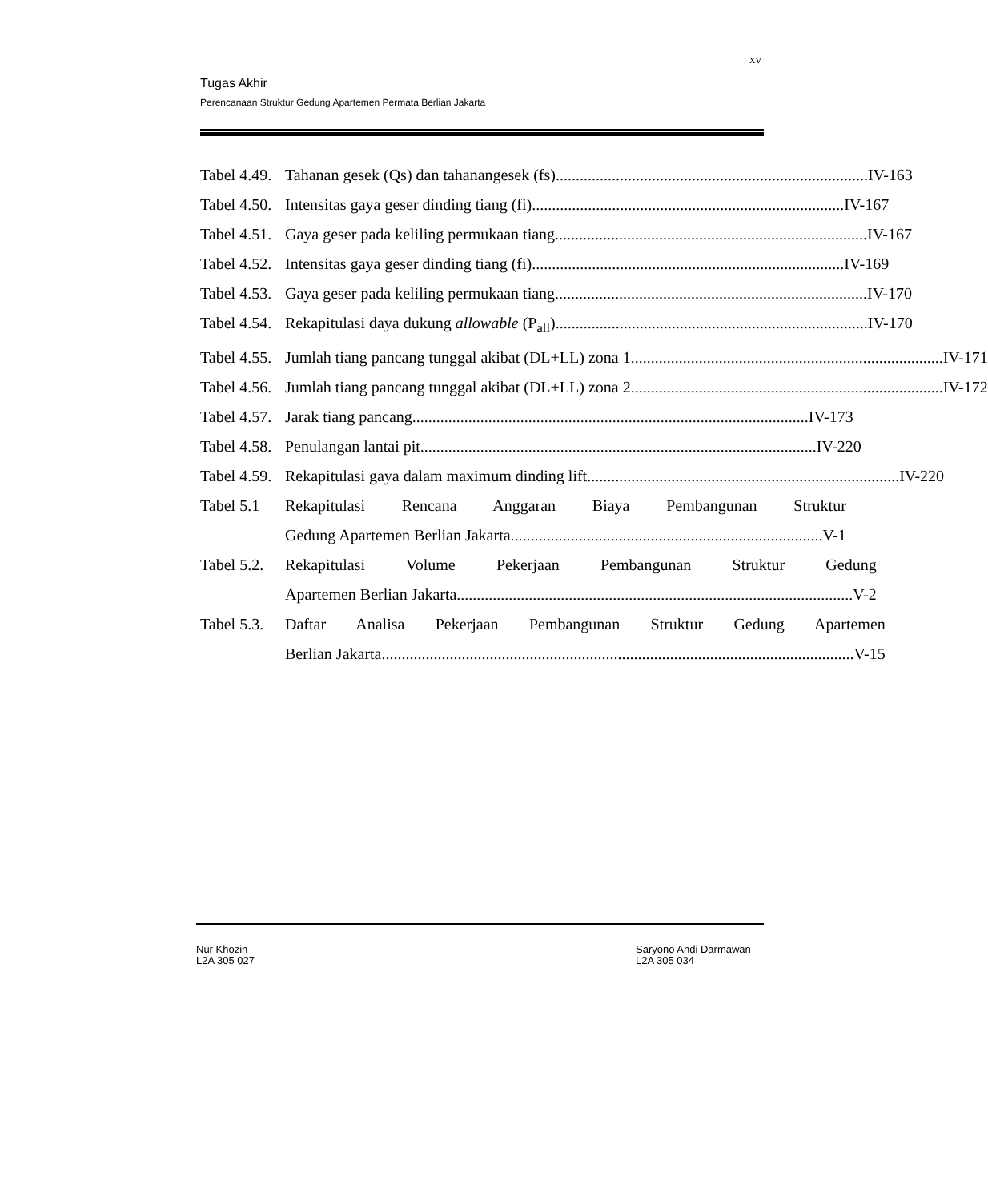xv
Tugas Akhir
Perencanaan Struktur Gedung Apartemen Permata Berlian Jakarta
Tabel 4.49.
Tahanan gesek (Qs) dan tahanangesek (fs).............................................................................. IV-163
Tabel 4.50.
Intensitas gaya geser dinding tiang (fi).............................................................................. IV-167
Tabel 4.51.
Gaya geser pada keliling permukaan tiang.............................................................................. IV-167
Tabel 4.52.
Intensitas gaya geser dinding tiang (fi).............................................................................. IV-169
Tabel 4.53.
Gaya geser pada keliling permukaan tiang.............................................................................. IV-170
Tabel 4.54.
Rekapitulasi daya dukung allowable (P<sub>all</sub>).............................................................................. IV-170
Tabel 4.55.
Jumlah tiang pancang tunggal akibat (DL+LL) zona 1 .............................................................................. IV-171
Tabel 4.56.
Jumlah tiang pancang tunggal akibat (DL+LL) zona 2 .............................................................................. IV-172
Tabel 4.57.
Jarak tiang pancang ................................................................................................... IV-173
Tabel 4.58.
Penulangan lantai pit................................................................................................... IV-220
Tabel 4.59.
Rekapitulasi gaya dalam maximum dinding lift .............................................................................. IV-220
Tabel 5.1
Rekapitulasi Rencana Anggaran Biaya Pembangunan Struktur
Gedung Apartemen Berlian Jakarta .............................................................................. V-1
Tabel 5.2.
Rekapitulasi Volume Pekerjaan Pembangunan Struktur Gedung
Apartemen Berlian Jakarta................................................................................................... V-2
Tabel 5.3.
Daftar Analisa Pekerjaan Pembangunan Struktur Gedung Apartemen
Berlian Jakarta...................................................................................................................... V-15
Nur Khozin
L2A 305 027
Saryono Andi Darmawan
L2A 305 034